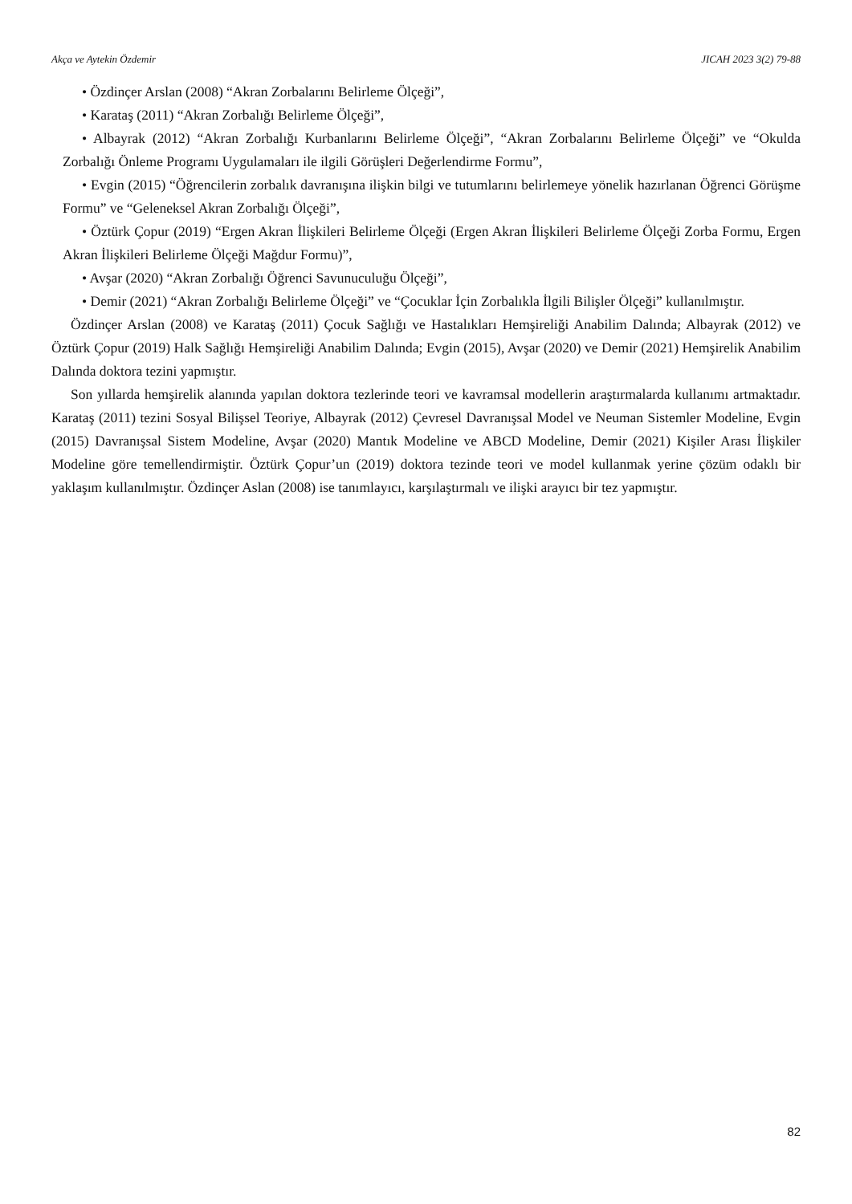Akça ve Aytekin Özdemir JICAH 2023 3(2) 79-88
• Özdinçer Arslan (2008) “Akran Zorbalarını Belirleme Ölçeği”,
• Karataş (2011) “Akran Zorbalığı Belirleme Ölçeği”,
• Albayrak (2012) “Akran Zorbalığı Kurbanlarını Belirleme Ölçeği”, “Akran Zorbalarını Belirleme Ölçeği” ve “Okulda Zorbalığı Önleme Programı Uygulamaları ile ilgili Görüşleri Değerlendirme Formu”,
• Evgin (2015) “Öğrencilerin zorbalık davranışına ilişkin bilgi ve tutumlarını belirlemeye yönelik hazırlanan Öğrenci Görüşme Formu” ve “Geleneksel Akran Zorbalığı Ölçeği”,
• Öztürk Çopur (2019) “Ergen Akran İlişkileri Belirleme Ölçeği (Ergen Akran İlişkileri Belirleme Ölçeği Zorba Formu, Ergen Akran İlişkileri Belirleme Ölçeği Mağdur Formu)”,
• Avşar (2020) “Akran Zorbalığı Öğrenci Savunuculuğu Ölçeği”,
• Demir (2021) “Akran Zorbalığı Belirleme Ölçeği” ve “Çocuklar İçin Zorbalıkla İlgili Bilişler Ölçeği” kullanılmıştır.
Özdinçer Arslan (2008) ve Karataş (2011) Çocuk Sağlığı ve Hastalıkları Hemşireliği Anabilim Dalında; Albayrak (2012) ve Öztürk Çopur (2019) Halk Sağlığı Hemşireliği Anabilim Dalında; Evgin (2015), Avşar (2020) ve Demir (2021) Hemşirelik Anabilim Dalında doktora tezini yapmıştır.
Son yıllarda hemşirelik alanında yapılan doktora tezlerinde teori ve kavramsal modellerin araştırmalarda kullanımı artmaktadır. Karataş (2011) tezini Sosyal Bilişsel Teoriye, Albayrak (2012) Çevresel Davranışsal Model ve Neuman Sistemler Modeline, Evgin (2015) Davranışsal Sistem Modeline, Avşar (2020) Mantık Modeline ve ABCD Modeline, Demir (2021) Kişiler Arası İlişkiler Modeline göre temellendirmiştir. Öztürk Çopur’un (2019) doktora tezinde teori ve model kullanmak yerine çözüm odaklı bir yaklaşım kullanılmıştır. Özdinçer Aslan (2008) ise tanımlayıcı, karşılaştırmalı ve ilişki arayıcı bir tez yapmıştır.
82